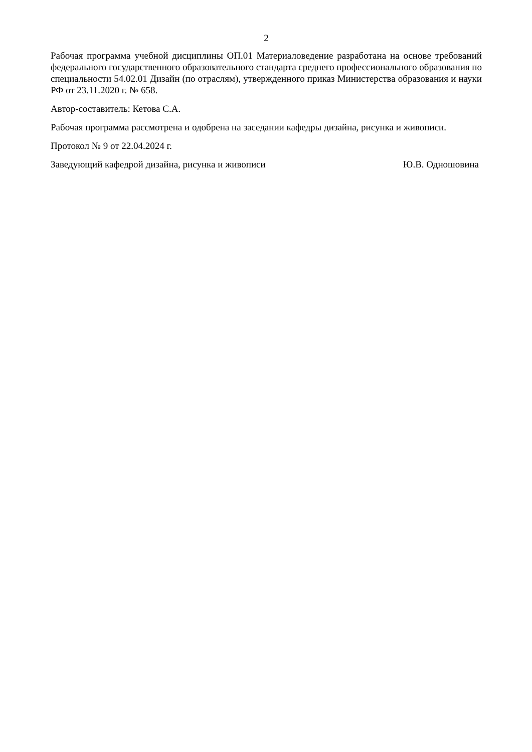2
Рабочая программа учебной дисциплины ОП.01 Материаловедение разработана на основе требований федерального государственного образовательного стандарта среднего профессионального образования по специальности 54.02.01 Дизайн (по отраслям), утвержденного приказ Министерства образования и науки РФ от 23.11.2020 г. № 658.
Автор-составитель: Кетова С.А.
Рабочая программа рассмотрена и одобрена на заседании кафедры дизайна, рисунка и живописи.
Протокол № 9 от 22.04.2024 г.
Заведующий кафедрой дизайна, рисунка и живописи Ю.В. Одношовина